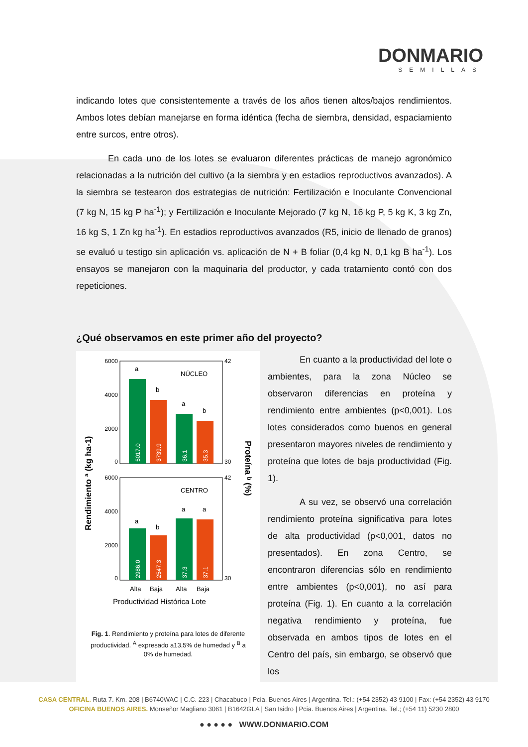DONMARIO
SEMILLAS
indicando lotes que consistentemente a través de los años tienen altos/bajos rendimientos. Ambos lotes debían manejarse en forma idéntica (fecha de siembra, densidad, espaciamiento entre surcos, entre otros).
En cada uno de los lotes se evaluaron diferentes prácticas de manejo agronómico relacionadas a la nutrición del cultivo (a la siembra y en estadios reproductivos avanzados). A la siembra se testearon dos estrategias de nutrición: Fertilización e Inoculante Convencional (7 kg N, 15 kg P ha<sup>-1</sup>); y Fertilización e Inoculante Mejorado (7 kg N, 16 kg P, 5 kg K, 3 kg Zn, 16 kg S, 1 Zn kg ha<sup>-1</sup>). En estadios reproductivos avanzados (R5, inicio de llenado de granos) se evaluó u testigo sin aplicación vs. aplicación de N + B foliar (0,4 kg N, 0,1 kg B ha<sup>-1</sup>). Los ensayos se manejaron con la maquinaria del productor, y cada tratamiento contó con dos repeticiones.
¿Qué observamos en este primer año del proyecto?
NÚCLEO
CENTRO
a
b
a
b
a
b
a
a
5017.0
3739.9
36.1
35.3
2986.0
2547.3
37.3
37.1
6000
4000
2000
0
6000
4000
2000
0
42
30
42
30
Alta
Baja
Alta
Baja
Productividad Histórica Lote
Rendimiento ª (kg ha-1)
Proteína ᵇ (%)
Fig. 1. Rendimiento y proteína para lotes de diferente productividad. <sup>A</sup> expresado a13,5% de humedad y <sup>B</sup> a 0% de humedad.
En cuanto a la productividad del lote o ambientes, para la zona Núcleo se observaron diferencias en proteína y rendimiento entre ambientes (p<0,001). Los lotes considerados como buenos en general presentaron mayores niveles de rendimiento y proteína que lotes de baja productividad (Fig. 1).
A su vez, se observó una correlación rendimiento proteína significativa para lotes de alta productividad (p<0,001, datos no presentados). En zona Centro, se encontraron diferencias sólo en rendimiento entre ambientes (p<0,001), no así para proteína (Fig. 1). En cuanto a la correlación negativa rendimiento y proteína, fue observada en ambos tipos de lotes en el Centro del país, sin embargo, se observó que los
CASA CENTRAL. Ruta 7. Km. 208 | B6740WAC | C.C. 223 | Chacabuco | Pcia. Buenos Aires | Argentina. Tel.: (+54 2352) 43 9100 | Fax: (+54 2352) 43 9170
OFICINA BUENOS AIRES. Monseñor Magliano 3061 | B1642GLA | San Isidro | Pcia. Buenos Aires | Argentina. Tel.; (+54 11) 5230 2800
● ● ● ● ● WWW.DONMARIO.COM